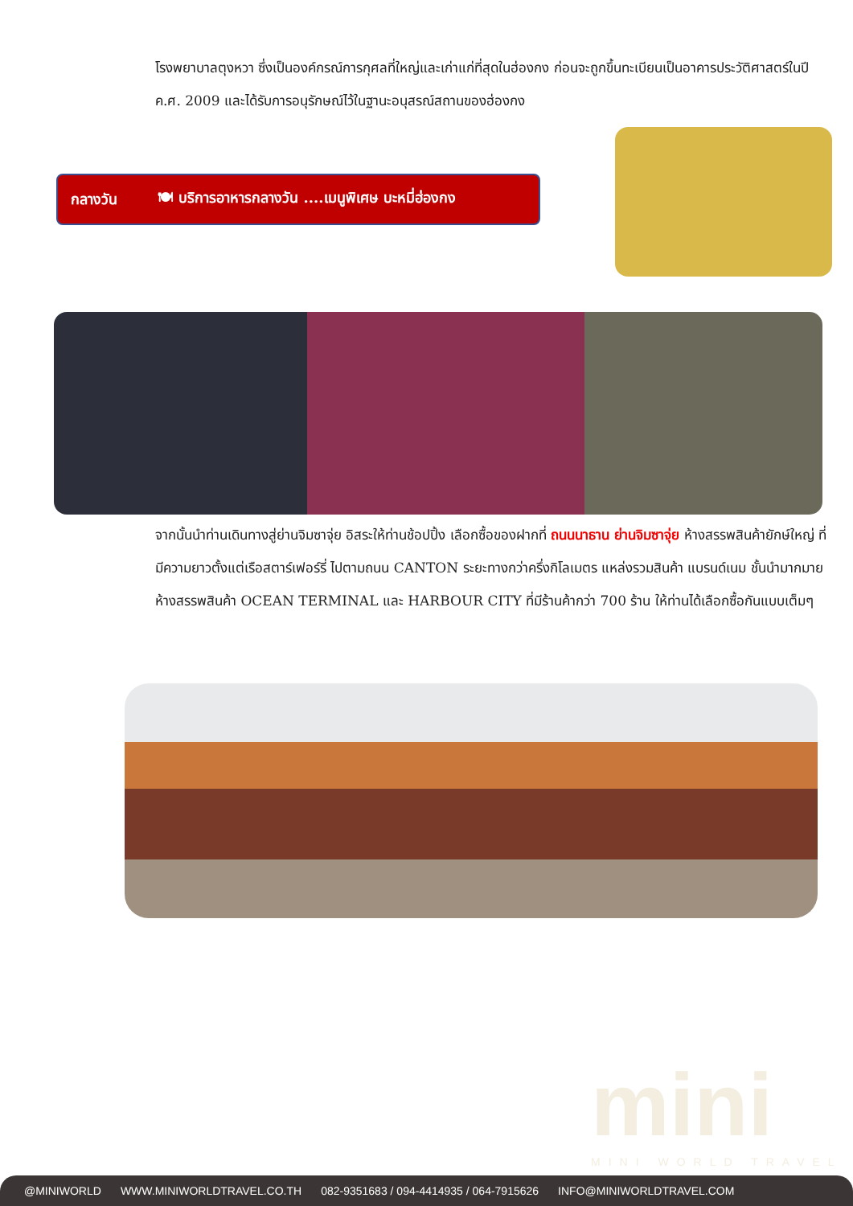โรงพยาบาลตุงหวา ซึ่งเป็นองค์กรณ์การกุศลที่ใหญ่และเก่าแก่ที่สุดในฮ่องกง ก่อนจะถูกขึ้นทะเบียนเป็นอาคารประวัติศาสตร์ในปี ค.ศ. 2009 และได้รับการอนุรักษณ์ไว้ในฐานะอนุสรณ์สถานของฮ่องกง
กลางวัน 🍽 บริการอาหารกลางวัน ....เมนูพิเศษ บะหมี่ฮ่องกง
จากนั้นนำท่านเดินทางสู่ย่านจิมซาจุ่ย อิสระให้ท่านช้อปปิ้ง เลือกซื้อของฝากที่ ถนนนาธาน ย่านจิมซาจุ่ย ห้างสรรพสินค้ายักษ์ใหญ่ ที่มีความยาวตั้งแต่เรือสตาร์เฟอร์รี่ ไปตามถนน CANTON ระยะทางกว่าครึ่งกิโลเมตร แหล่งรวมสินค้า แบรนด์เนม ชั้นนำมากมาย ห้างสรรพสินค้า OCEAN TERMINAL และ HARBOUR CITY ที่มีร้านค้ากว่า 700 ร้าน ให้ท่านได้เลือกซื้อกันแบบเต็มๆ
mini
MINI WORLD TRAVEL
@MINIWORLD WWW.MINIWORLDTRAVEL.CO.TH 082-9351683 / 094-4414935 / 064-7915626 INFO@MINIWORLDTRAVEL.COM